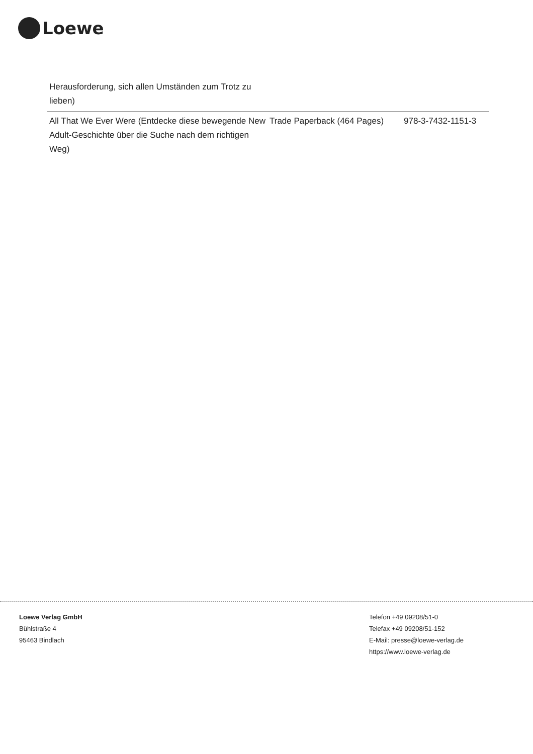Loewe
| Herausforderung, sich allen Umständen zum Trotz zu lieben) | | |
| All That We Ever Were (Entdecke diese bewegende New Adult-Geschichte über die Suche nach dem richtigen Weg) | Trade Paperback (464 Pages) | 978-3-7432-1151-3 |
Loewe Verlag GmbH
Bühlstraße 4
95463 Bindlach
Telefon +49 09208/51-0
Telefax +49 09208/51-152
E-Mail: presse@loewe-verlag.de
https://www.loewe-verlag.de